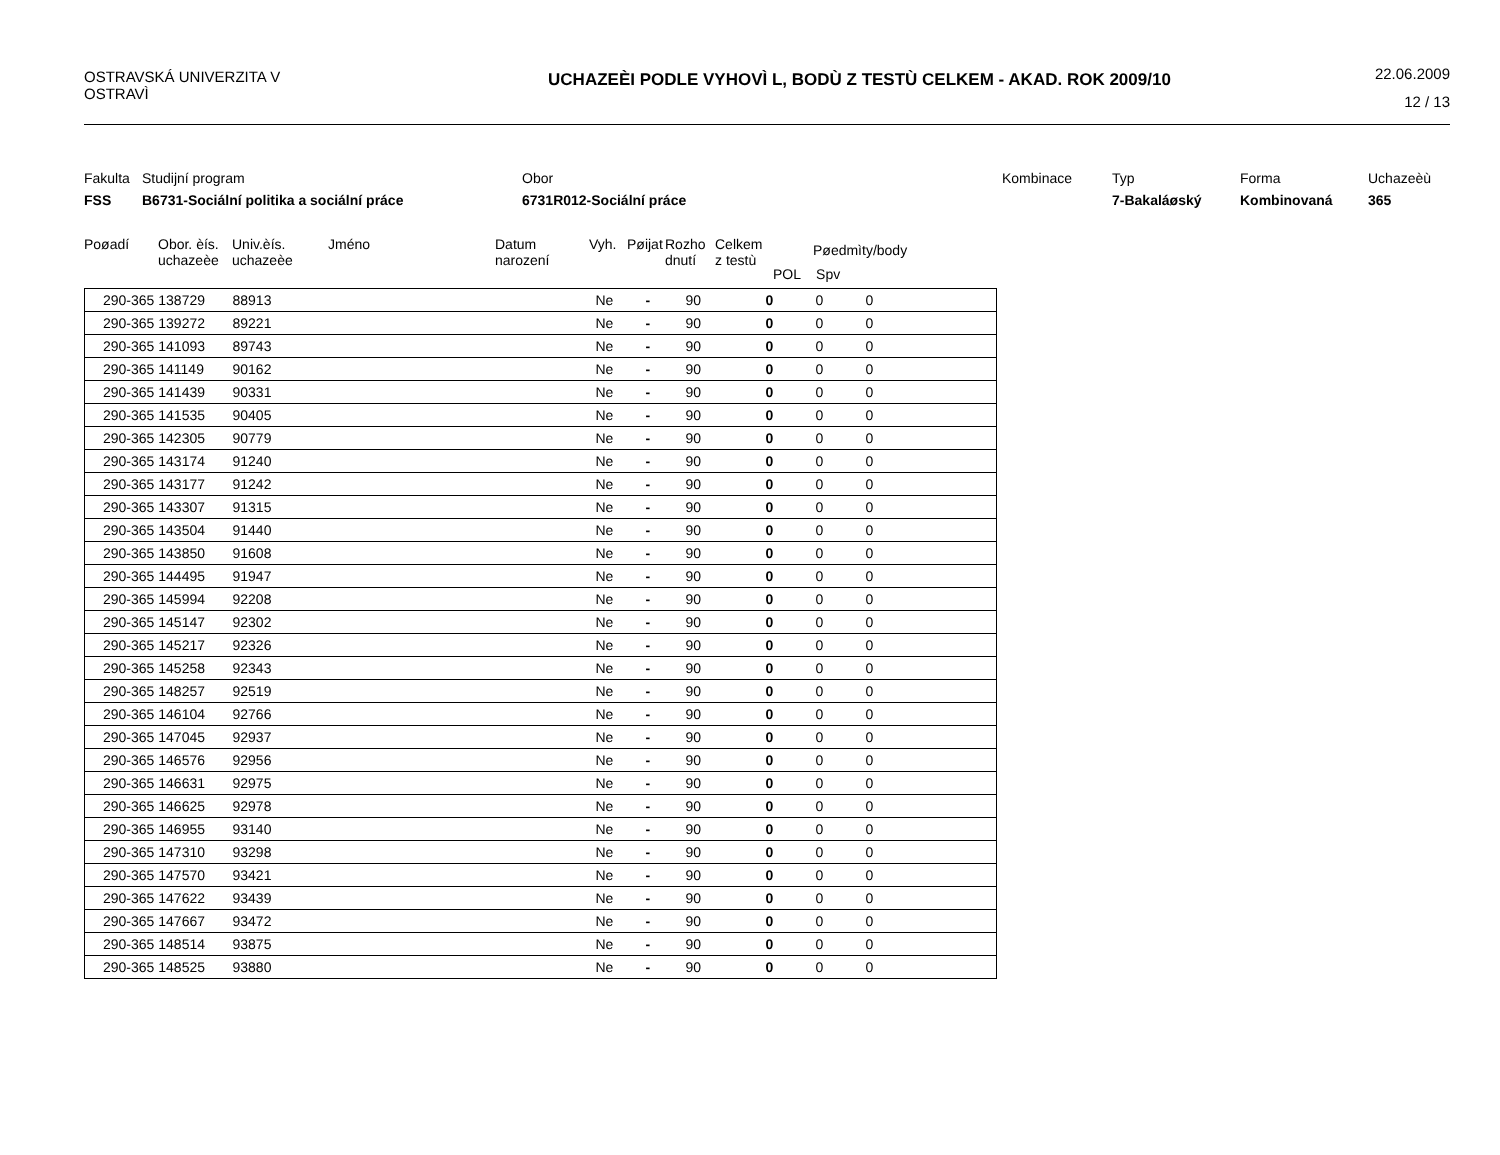OSTRAVSKÁ UNIVERZITA V OSTRAVÌ
UCHAZEÈI PODLE VYHOVÌ L, BODÙ Z TESTÙ CELKEM - AKAD. ROK 2009/10
22.06.2009
12 / 13
Fakulta Studijní program Obor Kombinace Typ Forma Uchazeèù FSS B6731-Sociální politika a sociální práce 6731R012-Sociální práce 7-Bakaláøský Kombinovaná 365
Poøadí Obor. èís.
uchazeèe
Univ.èís.
uchazeèe
Jméno Datum
narození
Vyh. Pøijat
Rozho
dnutí
Celkem
z testù
Pøedmìty/body
POL Spv
| 290-365 138729 | 88913 | | Ne | - | 90 | 0 | 0 | 0 |
| 290-365 139272 | 89221 | | Ne | - | 90 | 0 | 0 | 0 |
| 290-365 141093 | 89743 | | Ne | - | 90 | 0 | 0 | 0 |
| 290-365 141149 | 90162 | | Ne | - | 90 | 0 | 0 | 0 |
| 290-365 141439 | 90331 | | Ne | - | 90 | 0 | 0 | 0 |
| 290-365 141535 | 90405 | | Ne | - | 90 | 0 | 0 | 0 |
| 290-365 142305 | 90779 | | Ne | - | 90 | 0 | 0 | 0 |
| 290-365 143174 | 91240 | | Ne | - | 90 | 0 | 0 | 0 |
| 290-365 143177 | 91242 | | Ne | - | 90 | 0 | 0 | 0 |
| 290-365 143307 | 91315 | | Ne | - | 90 | 0 | 0 | 0 |
| 290-365 143504 | 91440 | | Ne | - | 90 | 0 | 0 | 0 |
| 290-365 143850 | 91608 | | Ne | - | 90 | 0 | 0 | 0 |
| 290-365 144495 | 91947 | | Ne | - | 90 | 0 | 0 | 0 |
| 290-365 145994 | 92208 | | Ne | - | 90 | 0 | 0 | 0 |
| 290-365 145147 | 92302 | | Ne | - | 90 | 0 | 0 | 0 |
| 290-365 145217 | 92326 | | Ne | - | 90 | 0 | 0 | 0 |
| 290-365 145258 | 92343 | | Ne | - | 90 | 0 | 0 | 0 |
| 290-365 148257 | 92519 | | Ne | - | 90 | 0 | 0 | 0 |
| 290-365 146104 | 92766 | | Ne | - | 90 | 0 | 0 | 0 |
| 290-365 147045 | 92937 | | Ne | - | 90 | 0 | 0 | 0 |
| 290-365 146576 | 92956 | | Ne | - | 90 | 0 | 0 | 0 |
| 290-365 146631 | 92975 | | Ne | - | 90 | 0 | 0 | 0 |
| 290-365 146625 | 92978 | | Ne | - | 90 | 0 | 0 | 0 |
| 290-365 146955 | 93140 | | Ne | - | 90 | 0 | 0 | 0 |
| 290-365 147310 | 93298 | | Ne | - | 90 | 0 | 0 | 0 |
| 290-365 147570 | 93421 | | Ne | - | 90 | 0 | 0 | 0 |
| 290-365 147622 | 93439 | | Ne | - | 90 | 0 | 0 | 0 |
| 290-365 147667 | 93472 | | Ne | - | 90 | 0 | 0 | 0 |
| 290-365 148514 | 93875 | | Ne | - | 90 | 0 | 0 | 0 |
| 290-365 148525 | 93880 | | Ne | - | 90 | 0 | 0 | 0 |